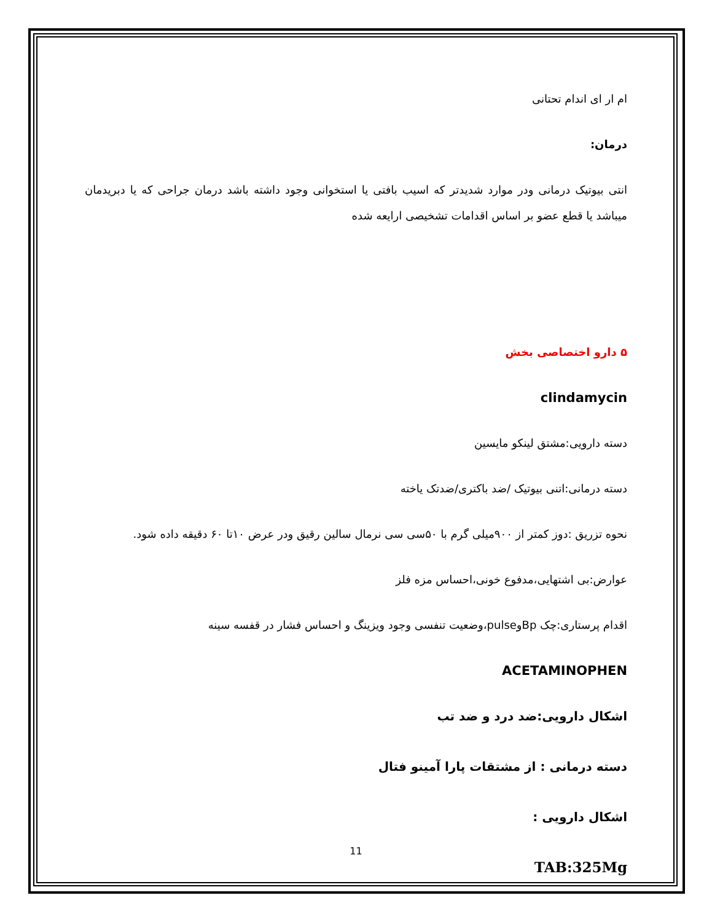ام ار ای اندام تحتانی
درمان:
انتی بیوتیک درمانی ودر موارد شدیدتر که اسیب بافتی یا استخوانی وجود داشته باشد درمان جراحی که یا دبریدمان میباشد یا قطع عضو بر اساس اقدامات تشخیصی ارایعه شده
۵ دارو اختصاصی بخش
clindamycin
دسته دارویی:مشتق لینکو مایسین
دسته درمانی:اتنی بیوتیک /ضد باکتری/ضدتک یاخته
نحوه تزریق :دوز کمتر از ۹۰۰میلی گرم با ۵۰سی سی نرمال سالین رقیق ودر عرض ۱۰تا ۶۰ دقیقه داده شود.
عوارض:بی اشتهایی،مدفوع خونی،احساس مزه فلز
اقدام پرستاری:چک Bpوpulse،وضعیت تنفسی وجود ویزینگ و احساس فشار در قفسه سینه
ACETAMINOPHEN
اشکال دارویی:ضد درد و ضد تب
دسته درمانی : از مشتقات پارا آمینو فتال
اشکال دارویی :
TAB:325Mg
11